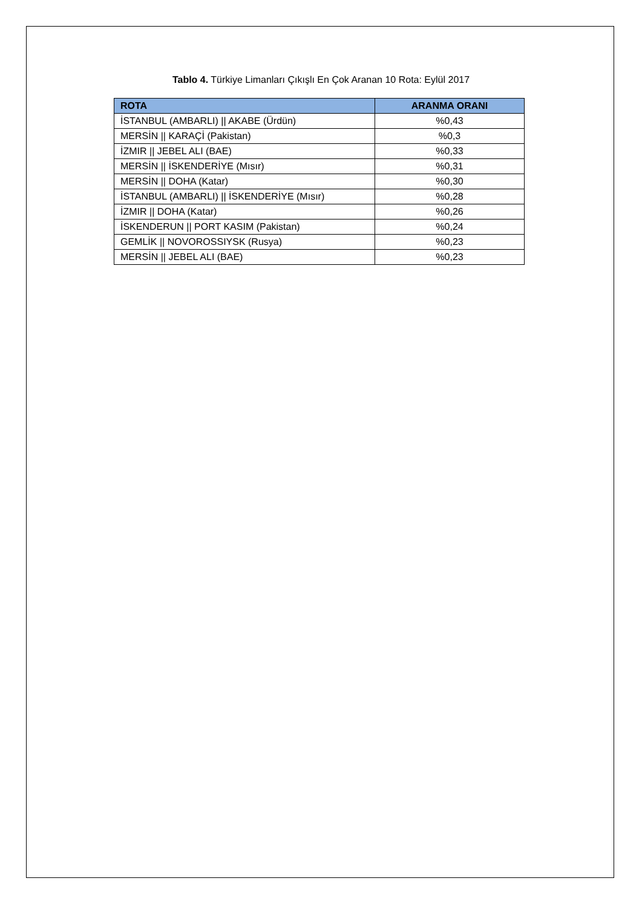Tablo 4. Türkiye Limanları Çıkışlı En Çok Aranan 10 Rota: Eylül 2017
| ROTA | ARANMA ORANI |
| --- | --- |
| İSTANBUL (AMBARLI) // AKABE (Ürdün) | %0,43 |
| MERSİN // KARAÇİ (Pakistan) | %0,3 |
| İZMIR // JEBEL ALI (BAE) | %0,33 |
| MERSİN // İSKENDERİYE (Mısır) | %0,31 |
| MERSİN // DOHA (Katar) | %0,30 |
| İSTANBUL (AMBARLI) // İSKENDERİYE (Mısır) | %0,28 |
| İZMIR // DOHA (Katar) | %0,26 |
| İSKENDERUN // PORT KASIM (Pakistan) | %0,24 |
| GEMLİK // NOVOROSSIYSK (Rusya) | %0,23 |
| MERSİN // JEBEL ALI (BAE) | %0,23 |